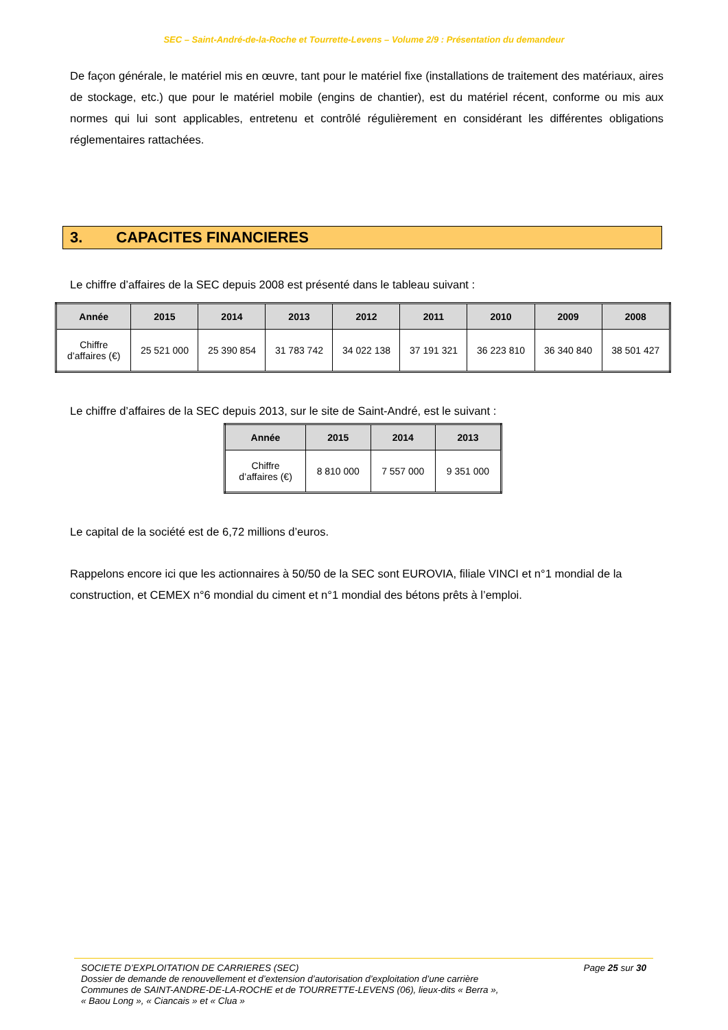SEC – Saint-André-de-la-Roche et Tourrette-Levens – Volume 2/9 : Présentation du demandeur
De façon générale, le matériel mis en œuvre, tant pour le matériel fixe (installations de traitement des matériaux, aires de stockage, etc.) que pour le matériel mobile (engins de chantier), est du matériel récent, conforme ou mis aux normes qui lui sont applicables, entretenu et contrôlé régulièrement en considérant les différentes obligations réglementaires rattachées.
3. CAPACITES FINANCIERES
Le chiffre d’affaires de la SEC depuis 2008 est présenté dans le tableau suivant :
| Année | 2015 | 2014 | 2013 | 2012 | 2011 | 2010 | 2009 | 2008 |
| --- | --- | --- | --- | --- | --- | --- | --- | --- |
| Chiffre d’affaires (€) | 25 521 000 | 25 390 854 | 31 783 742 | 34 022 138 | 37 191 321 | 36 223 810 | 36 340 840 | 38 501 427 |
Le chiffre d’affaires de la SEC depuis 2013, sur le site de Saint-André, est le suivant :
| Année | 2015 | 2014 | 2013 |
| --- | --- | --- | --- |
| Chiffre d’affaires (€) | 8 810 000 | 7 557 000 | 9 351 000 |
Le capital de la société est de 6,72 millions d’euros.
Rappelons encore ici que les actionnaires à 50/50 de la SEC sont EUROVIA, filiale VINCI et n°1 mondial de la construction, et CEMEX n°6 mondial du ciment et n°1 mondial des bétons prêts à l’emploi.
SOCIETE D’EXPLOITATION DE CARRIERES (SEC) Page 25 sur 30
Dossier de demande de renouvellement et d’extension d’autorisation d’exploitation d’une carrière
Communes de SAINT-ANDRE-DE-LA-ROCHE et de TOURRETTE-LEVENS (06), lieux-dits « Berra »,
« Baou Long », « Ciancais » et « Clua »